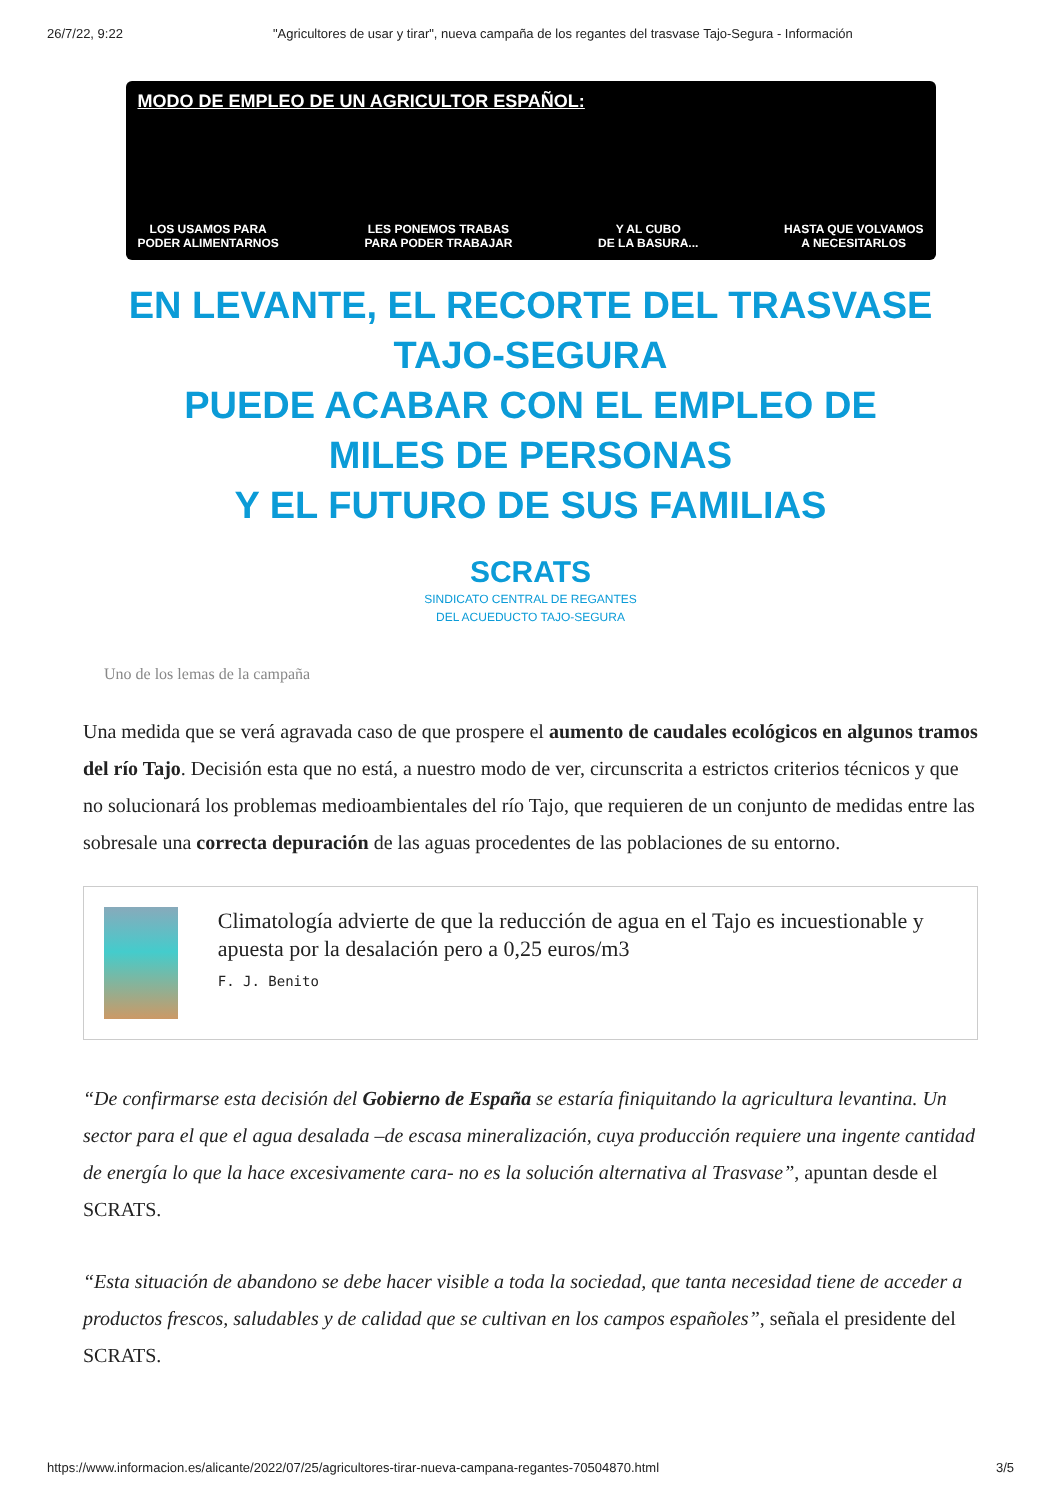26/7/22, 9:22 "Agricultores de usar y tirar", nueva campaña de los regantes del trasvase Tajo-Segura - Información
MODO DE EMPLEO DE UN AGRICULTOR ESPAÑOL:
LOS USAMOS PARA
PODER ALIMENTARNOS LES PONEMOS TRABAS
PARA PODER TRABAJAR Y AL CUBO
DE LA BASURA... HASTA QUE VOLVAMOS
A NECESITARLOS
EN LEVANTE, EL RECORTE DEL TRASVASE TAJO-SEGURA
PUEDE ACABAR CON EL EMPLEO DE MILES DE PERSONAS
Y EL FUTURO DE SUS FAMILIAS
SCRATS
SINDICATO CENTRAL DE REGANTES
DEL ACUEDUCTO TAJO-SEGURA
Uno de los lemas de la campaña
Una medida que se verá agravada caso de que prospere el aumento de caudales ecológicos en algunos tramos del río Tajo. Decisión esta que no está, a nuestro modo de ver, circunscrita a estrictos criterios técnicos y que no solucionará los problemas medioambientales del río Tajo, que requieren de un conjunto de medidas entre las sobresale una correcta depuración de las aguas procedentes de las poblaciones de su entorno.
Climatología advierte de que la reducción de agua en el Tajo es incuestionable y apuesta por la desalación pero a 0,25 euros/m3
F. J. Benito
“De confirmarse esta decisión del Gobierno de España se estaría finiquitando la agricultura levantina. Un sector para el que el agua desalada –de escasa mineralización, cuya producción requiere una ingente cantidad de energía lo que la hace excesivamente cara- no es la solución alternativa al Trasvase”, apuntan desde el SCRATS.
“Esta situación de abandono se debe hacer visible a toda la sociedad, que tanta necesidad tiene de acceder a productos frescos, saludables y de calidad que se cultivan en los campos españoles”, señala el presidente del SCRATS.
https://www.informacion.es/alicante/2022/07/25/agricultores-tirar-nueva-campana-regantes-70504870.html 3/5